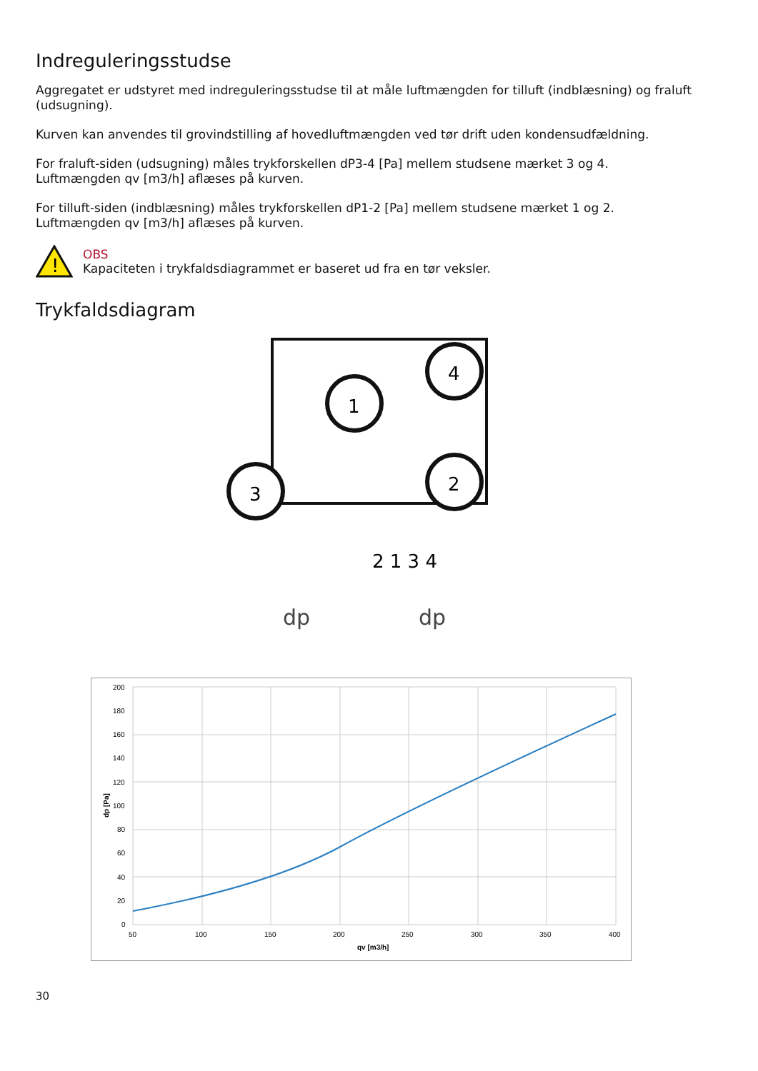Indreguleringsstudse
Aggregatet er udstyret med indreguleringsstudse til at måle luftmængden for tilluft (indblæsning) og fraluft (udsugning).
Kurven kan anvendes til grovindstilling af hovedluftmængden ved tør drift uden kondensudfældning.
For fraluft-siden (udsugning) måles trykforskellen dP3-4 [Pa] mellem studsene mærket 3 og 4.
Luftmængden qv [m3/h] aflæses på kurven.
For tilluft-siden (indblæsning) måles trykforskellen dP1-2 [Pa] mellem studsene mærket 1 og 2.
Luftmængden qv [m3/h] aflæses på kurven.
!
OBS
Kapaciteten i trykfaldsdiagrammet er baseret ud fra en tør veksler.
Trykfaldsdiagram
1
2
4
3
2 1 3 4
dp
dp
200
180
160
140
120
100
80
60
40
20
0
50
100
150
200
250
300
350
400
qv [m3/h]
dp [Pa]
30